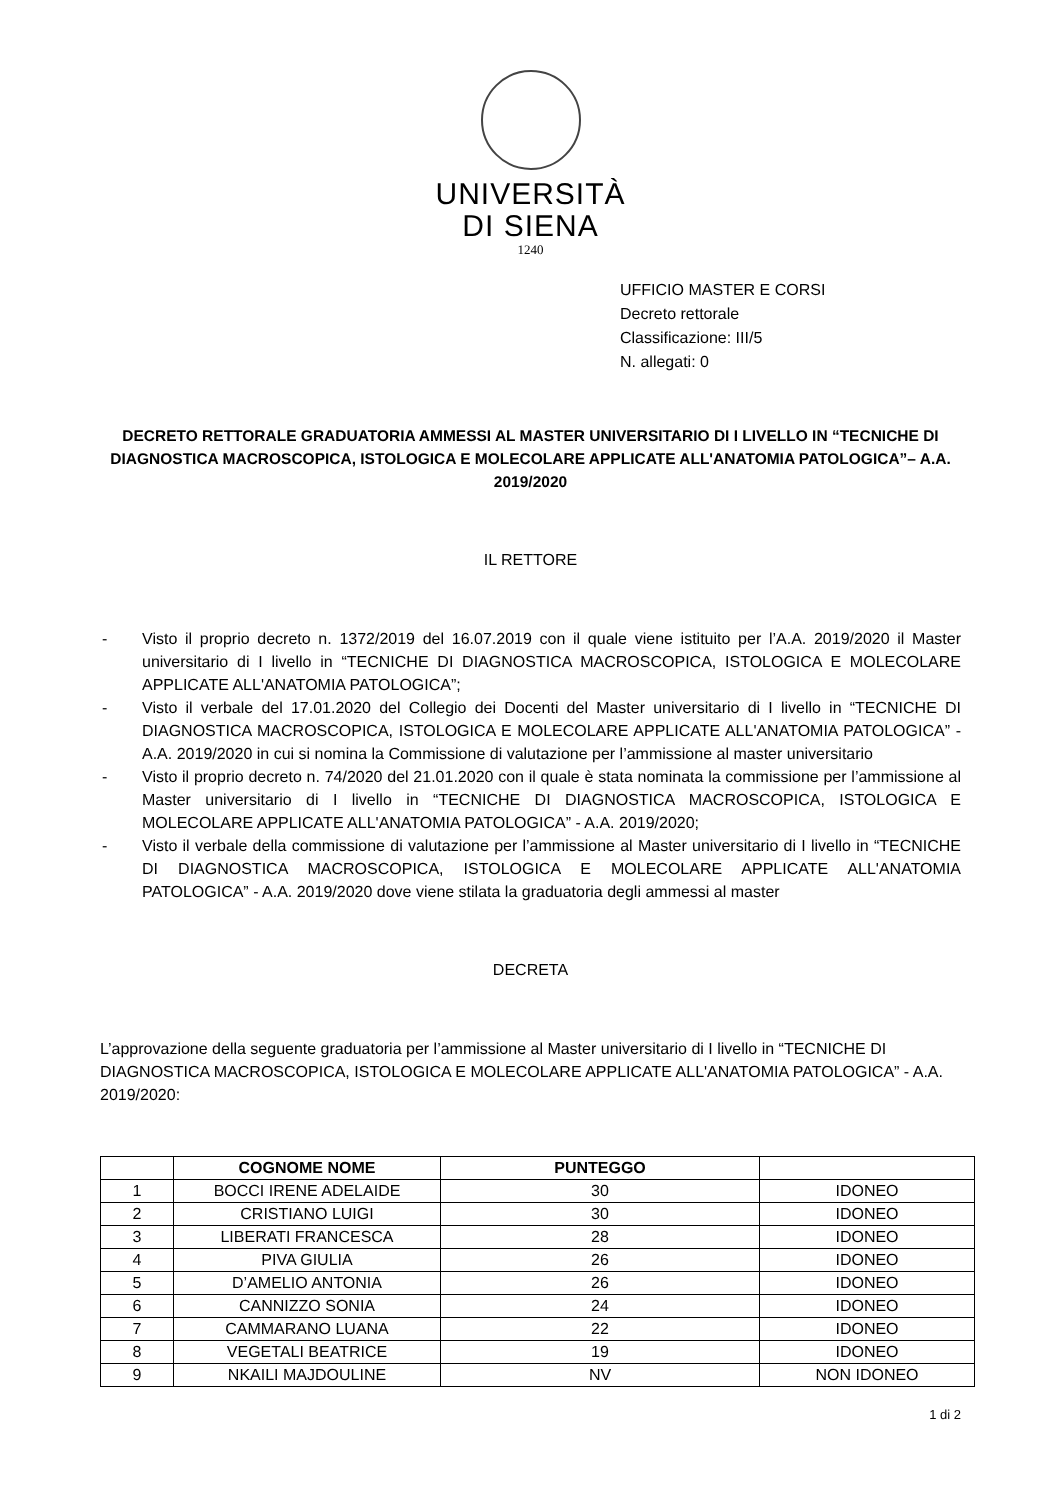UNIVERSITÀ
DI SIENA
1240
UFFICIO MASTER E CORSI
Decreto rettorale
Classificazione: III/5
N. allegati: 0
DECRETO RETTORALE GRADUATORIA AMMESSI AL MASTER UNIVERSITARIO DI I LIVELLO IN “TECNICHE DI DIAGNOSTICA MACROSCOPICA, ISTOLOGICA E MOLECOLARE APPLICATE ALL'ANATOMIA PATOLOGICA”– A.A. 2019/2020
IL RETTORE
- Visto il proprio decreto n. 1372/2019 del 16.07.2019 con il quale viene istituito per l’A.A. 2019/2020 il Master universitario di I livello in “TECNICHE DI DIAGNOSTICA MACROSCOPICA, ISTOLOGICA E MOLECOLARE APPLICATE ALL'ANATOMIA PATOLOGICA”;
- Visto il verbale del 17.01.2020 del Collegio dei Docenti del Master universitario di I livello in “TECNICHE DI DIAGNOSTICA MACROSCOPICA, ISTOLOGICA E MOLECOLARE APPLICATE ALL'ANATOMIA PATOLOGICA” - A.A. 2019/2020 in cui si nomina la Commissione di valutazione per l’ammissione al master universitario
- Visto il proprio decreto n. 74/2020 del 21.01.2020 con il quale è stata nominata la commissione per l’ammissione al Master universitario di I livello in “TECNICHE DI DIAGNOSTICA MACROSCOPICA, ISTOLOGICA E MOLECOLARE APPLICATE ALL'ANATOMIA PATOLOGICA” - A.A. 2019/2020;
- Visto il verbale della commissione di valutazione per l’ammissione al Master universitario di I livello in “TECNICHE DI DIAGNOSTICA MACROSCOPICA, ISTOLOGICA E MOLECOLARE APPLICATE ALL'ANATOMIA PATOLOGICA” - A.A. 2019/2020 dove viene stilata la graduatoria degli ammessi al master
DECRETA
L’approvazione della seguente graduatoria per l’ammissione al Master universitario di I livello in “TECNICHE DI DIAGNOSTICA MACROSCOPICA, ISTOLOGICA E MOLECOLARE APPLICATE ALL'ANATOMIA PATOLOGICA” - A.A. 2019/2020:
| | COGNOME NOME | PUNTEGGO | |
| --- | --- | --- | --- |
| 1 | BOCCI IRENE ADELAIDE | 30 | IDONEO |
| 2 | CRISTIANO LUIGI | 30 | IDONEO |
| 3 | LIBERATI FRANCESCA | 28 | IDONEO |
| 4 | PIVA GIULIA | 26 | IDONEO |
| 5 | D’AMELIO ANTONIA | 26 | IDONEO |
| 6 | CANNIZZO SONIA | 24 | IDONEO |
| 7 | CAMMARANO LUANA | 22 | IDONEO |
| 8 | VEGETALI BEATRICE | 19 | IDONEO |
| 9 | NKAILI MAJDOULINE | NV | NON IDONEO |
1 di 2